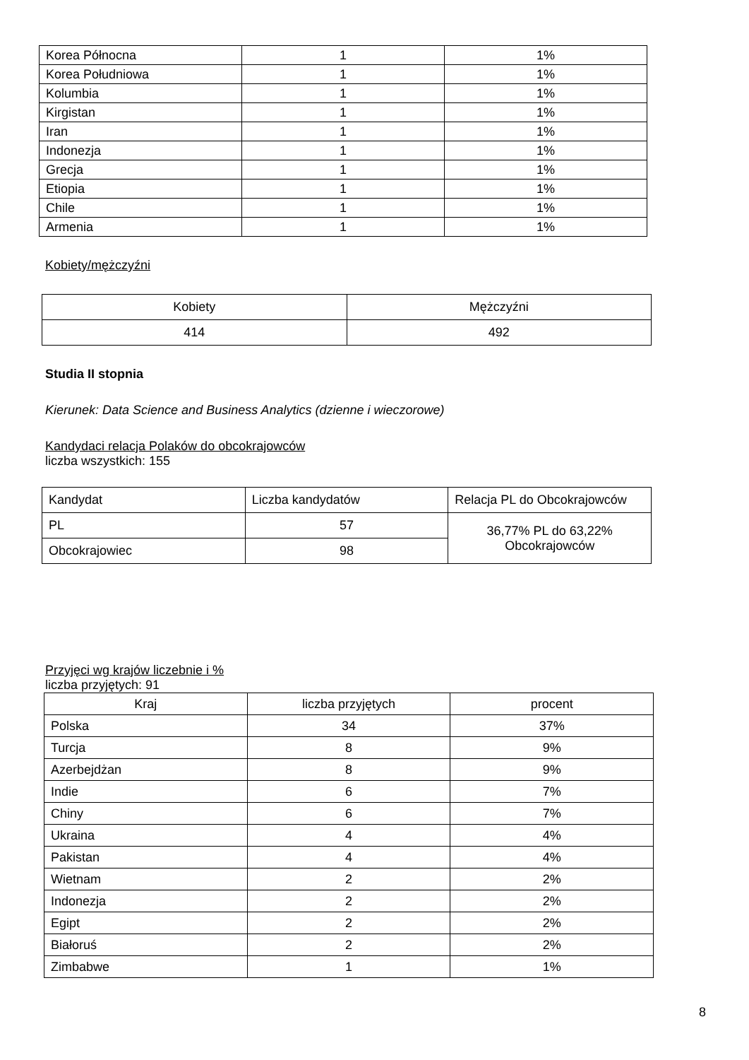| Korea Północna | 1 | 1% |
| Korea Południowa | 1 | 1% |
| Kolumbia | 1 | 1% |
| Kirgistan | 1 | 1% |
| Iran | 1 | 1% |
| Indonezja | 1 | 1% |
| Grecja | 1 | 1% |
| Etiopia | 1 | 1% |
| Chile | 1 | 1% |
| Armenia | 1 | 1% |
Kobiety/mężczyźni
| Kobiety | Mężczyźni |
| 414 | 492 |
Studia II stopnia
Kierunek: Data Science and Business Analytics (dzienne i wieczorowe)
Kandydaci relacja Polaków do obcokrajowców
liczba wszystkich: 155
| Kandydat | Liczba kandydatów | Relacja PL do Obcokrajowców |
| --- | --- | --- |
| PL | 57 | 36,77% PL do 63,22% Obcokrajowców |
| Obcokrajowiec | 98 | |
Przyjęci wg krajów liczebnie i %
liczba przyjętych: 91
| Kraj | liczba przyjętych | procent |
| --- | --- | --- |
| Polska | 34 | 37% |
| Turcja | 8 | 9% |
| Azerbejdżan | 8 | 9% |
| Indie | 6 | 7% |
| Chiny | 6 | 7% |
| Ukraina | 4 | 4% |
| Pakistan | 4 | 4% |
| Wietnam | 2 | 2% |
| Indonezja | 2 | 2% |
| Egipt | 2 | 2% |
| Białoruś | 2 | 2% |
| Zimbabwe | 1 | 1% |
8